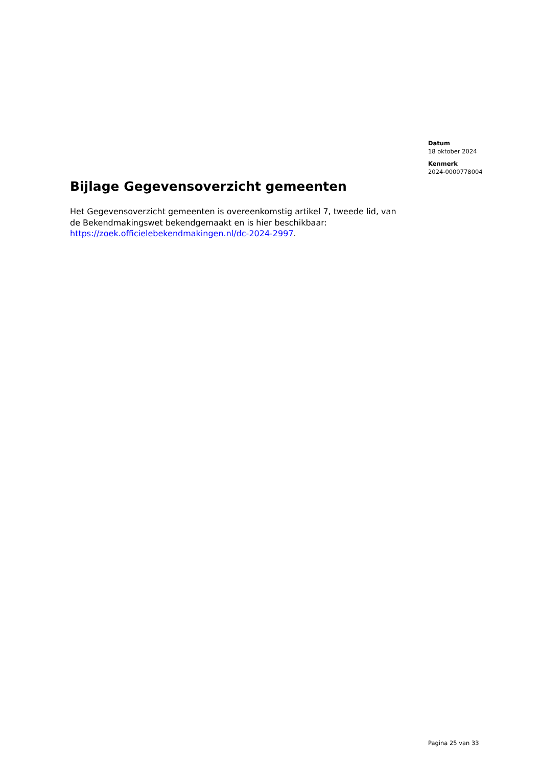Datum
18 oktober 2024
Kenmerk
2024-0000778004
Bijlage Gegevensoverzicht gemeenten
Het Gegevensoverzicht gemeenten is overeenkomstig artikel 7, tweede lid, van de Bekendmakingswet bekendgemaakt en is hier beschikbaar: https://zoek.officielebekendmakingen.nl/dc-2024-2997.
Pagina 25 van 33